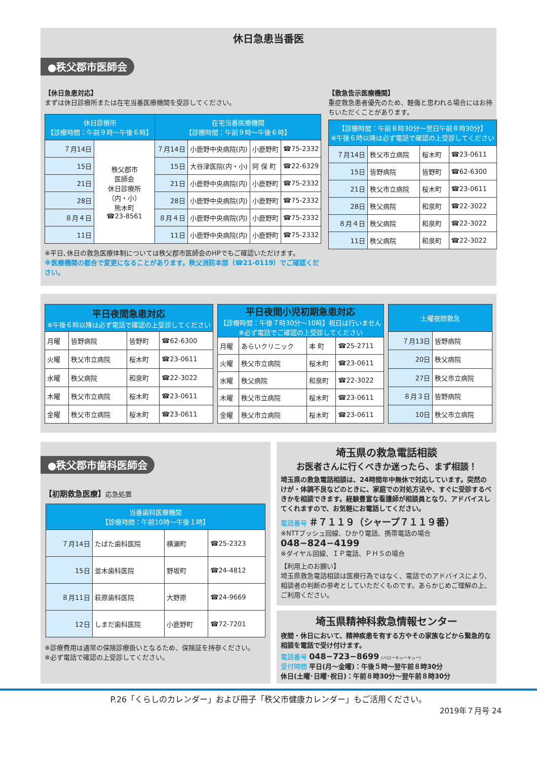休日急患当番医
●秩父郡市医師会
【休日急患対応】
まずは休日診療所または在宅当番医療機関を受診してください。
| 休日診療所 【診療時間：午前９時～午後６時】 | | 在宅当番医療機関 【診療時間：午前９時～午後６時】 | | | |
| --- | --- | --- | --- | --- | --- |
| ７月14日 | 秩父郡市 医師会 休日診療所 （内・小） 熊木町 ☎23-8561 | ７月14日 | 小鹿野中央病院(内) | 小鹿野町 | ☎75-2332 |
| 15日 | | 15日 | 大谷津医院(内・小) | 阿 保 町 | ☎22-6329 |
| 21日 | | 21日 | 小鹿野中央病院(内) | 小鹿野町 | ☎75-2332 |
| 28日 | | 28日 | 小鹿野中央病院(内) | 小鹿野町 | ☎75-2332 |
| ８月４日 | | ８月４日 | 小鹿野中央病院(内) | 小鹿野町 | ☎75-2332 |
| 11日 | | 11日 | 小鹿野中央病院(内) | 小鹿野町 | ☎75-2332 |
※平日､休日の救急医療体制については秩父郡市医師会のHPでもご確認いただけます。
※医療機関の都合で変更になることがあります。秩父消防本部（☎21-0119）でご確認ください。
【救急告示医療機関】
重症救急患者優先のため、軽傷と思われる場合にはお待ちいただくことがあります。
| 【診療時間：午前８時30分～翌日午前８時30分】 ※午後６時以降は必ず電話で確認の上受診してください | | | |
| --- | --- | --- | --- |
| ７月14日 | 秩父市立病院 | 桜木町 | ☎23-0611 |
| 15日 | 皆野病院 | 皆野町 | ☎62-6300 |
| 21日 | 秩父市立病院 | 桜木町 | ☎23-0611 |
| 28日 | 秩父病院 | 和泉町 | ☎22-3022 |
| ８月４日 | 秩父病院 | 和泉町 | ☎22-3022 |
| 11日 | 秩父病院 | 和泉町 | ☎22-3022 |
| 平日夜間急患対応 ※午後６時以降は必ず電話で確認の上受診してください | | | |
| --- | --- | --- | --- |
| 月曜 | 皆野病院 | 皆野町 | ☎62-6300 |
| 火曜 | 秩父市立病院 | 桜木町 | ☎23-0611 |
| 水曜 | 秩父病院 | 和泉町 | ☎22-3022 |
| 木曜 | 秩父市立病院 | 桜木町 | ☎23-0611 |
| 金曜 | 秩父市立病院 | 桜木町 | ☎23-0611 |
| 平日夜間小児初期急患対応 【診療時間：午後７時30分～10時】祝日は行いません ※必ず電話でご確認の上受診してください | | | |
| --- | --- | --- | --- |
| 月曜 | あらいクリニック | 本 町 | ☎25-2711 |
| 火曜 | 秩父市立病院 | 桜木町 | ☎23-0611 |
| 水曜 | 秩父病院 | 和泉町 | ☎22-3022 |
| 木曜 | 秩父市立病院 | 桜木町 | ☎23-0611 |
| 金曜 | 秩父市立病院 | 桜木町 | ☎23-0611 |
| 土曜夜間救急 | |
| --- | --- |
| ７月13日 | 皆野病院 |
| 20日 | 秩父病院 |
| 27日 | 秩父市立病院 |
| ８月３日 | 皆野病院 |
| 10日 | 秩父市立病院 |
●秩父郡市歯科医師会
【初期救急医療】応急処置
| 当番歯科医療機関 【診療時間：午前10時～午後１時】 | | | |
| --- | --- | --- | --- |
| ７月14日 | たばた歯科医院 | 横瀬町 | ☎25-2323 |
| 15日 | 並木歯科医院 | 野坂町 | ☎24-4812 |
| ８月11日 | 萩原歯科医院 | 大野原 | ☎24-9669 |
| 12日 | しまだ歯科医院 | 小鹿野町 | ☎72-7201 |
※診療費用は通常の保険診療扱いとなるため、保険証を持参ください。
※必ず電話で確認の上受診してください。
埼玉県の救急電話相談
お医者さんに行くべきか迷ったら、まず相談！
埼玉県の救急電話相談は、24時間年中無休で対応しています。突然のけが・体調不良などのときに、家庭での対処方法や、すぐに受診するべきかを相談できます。経験豊富な看護師が相談員となり、アドバイスしてくれますので、お気軽にお電話してください。
電話番号 ＃７１１９（シャープ７１１９番）
※NTTプッシュ回線、ひかり電話、携帯電話の場合
048−824−4199
※ダイヤル回線、ＩＰ電話、ＰＨＳの場合
【利用上のお願い】
埼玉県救急電話相談は医療行為ではなく、電話でのアドバイスにより、相談者の判断の参考としていただくものです。あらかじめご理解の上、ご利用ください。
埼玉県精神科救急情報センター
夜間・休日において、精神疾患を有する方やその家族などから緊急的な相談を電話で受け付けます。
電話番号 048−723−8699 (ハローキューキュー)
受付時間 平日(月～金曜)：午後５時～翌午前８時30分
休日(土曜･日曜･祝日)：午前８時30分～翌午前８時30分
P.26「くらしのカレンダー」および冊子「秩父市健康カレンダー」もご活用ください。
2019年７月号 24